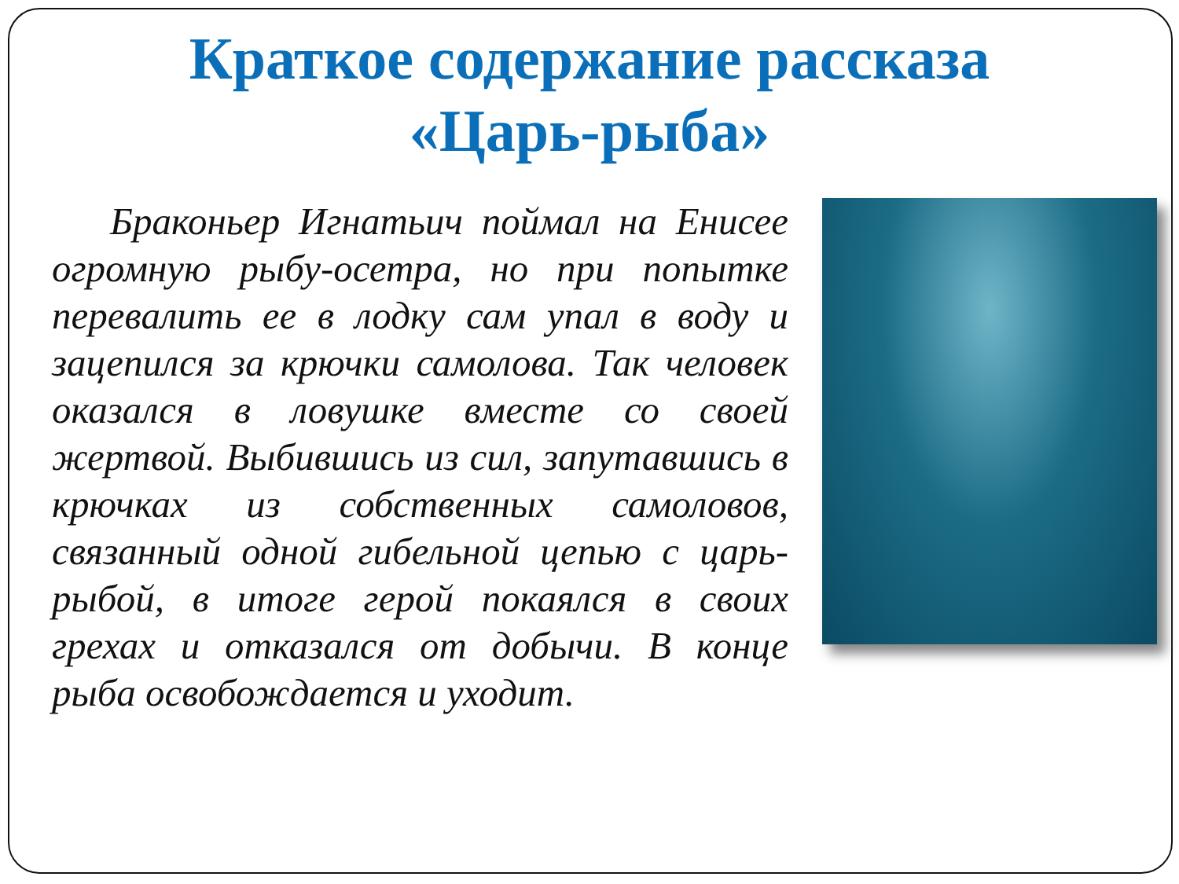Краткое содержание рассказа
«Царь-рыба»
Браконьер Игнатьич поймал на Енисее огромную рыбу-осетра, но при попытке перевалить ее в лодку сам упал в воду и зацепился за крючки самолова. Так человек оказался в ловушке вместе со своей жертвой. Выбившись из сил, запутавшись в крючках из собственных самоловов, связанный одной гибельной цепью с царь-рыбой, в итоге герой покаялся в своих грехах и отказался от добычи. В конце рыба освобождается и уходит.